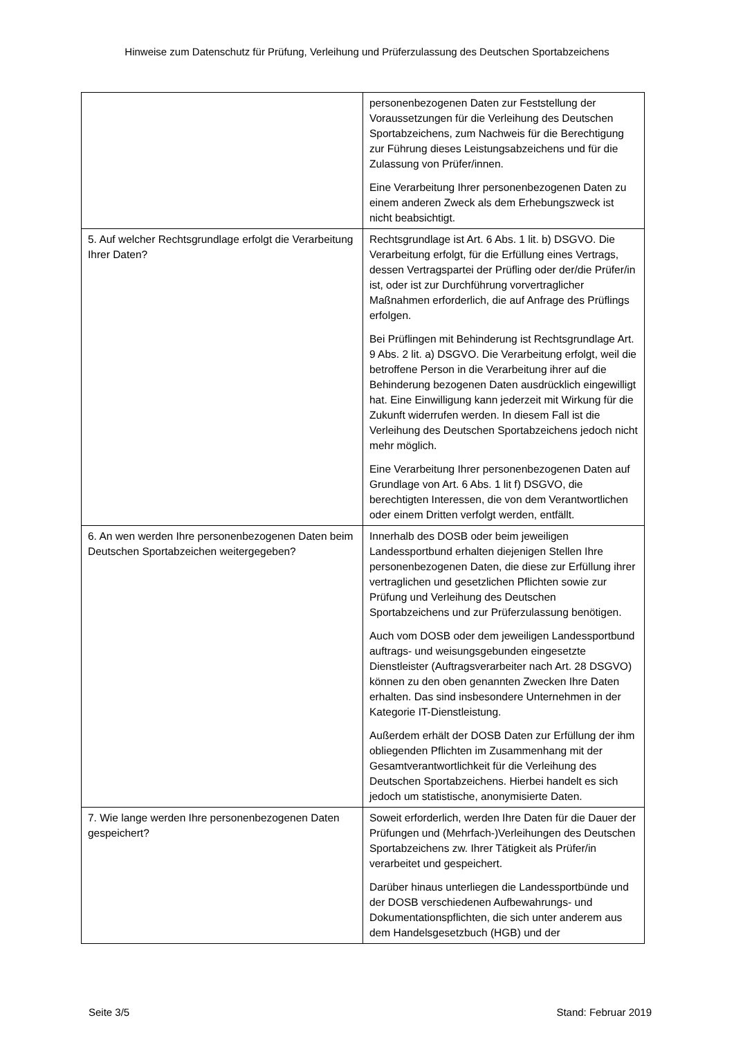Hinweise zum Datenschutz für Prüfung, Verleihung und Prüferzulassung des Deutschen Sportabzeichens
| | personenbezogenen Daten zur Feststellung der Voraussetzungen für die Verleihung des Deutschen Sportabzeichens, zum Nachweis für die Berechtigung zur Führung dieses Leistungsabzeichens und für die Zulassung von Prüfer/innen. Eine Verarbeitung Ihrer personenbezogenen Daten zu einem anderen Zweck als dem Erhebungszweck ist nicht beabsichtigt. |
| 5. Auf welcher Rechtsgrundlage erfolgt die Verarbeitung Ihrer Daten? | Rechtsgrundlage ist Art. 6 Abs. 1 lit. b) DSGVO. Die Verarbeitung erfolgt, für die Erfüllung eines Vertrags, dessen Vertragspartei der Prüfling oder der/die Prüfer/in ist, oder ist zur Durchführung vorvertraglicher Maßnahmen erforderlich, die auf Anfrage des Prüflings erfolgen. Bei Prüflingen mit Behinderung ist Rechtsgrundlage Art. 9 Abs. 2 lit. a) DSGVO. Die Verarbeitung erfolgt, weil die betroffene Person in die Verarbeitung ihrer auf die Behinderung bezogenen Daten ausdrücklich eingewilligt hat. Eine Einwilligung kann jederzeit mit Wirkung für die Zukunft widerrufen werden. In diesem Fall ist die Verleihung des Deutschen Sportabzeichens jedoch nicht mehr möglich. Eine Verarbeitung Ihrer personenbezogenen Daten auf Grundlage von Art. 6 Abs. 1 lit f) DSGVO, die berechtigten Interessen, die von dem Verantwortlichen oder einem Dritten verfolgt werden, entfällt. |
| 6. An wen werden Ihre personenbezogenen Daten beim Deutschen Sportabzeichen weitergegeben? | Innerhalb des DOSB oder beim jeweiligen Landessportbund erhalten diejenigen Stellen Ihre personenbezogenen Daten, die diese zur Erfüllung ihrer vertraglichen und gesetzlichen Pflichten sowie zur Prüfung und Verleihung des Deutschen Sportabzeichens und zur Prüferzulassung benötigen. Auch vom DOSB oder dem jeweiligen Landessportbund auftrags- und weisungsgebunden eingesetzte Dienstleister (Auftragsverarbeiter nach Art. 28 DSGVO) können zu den oben genannten Zwecken Ihre Daten erhalten. Das sind insbesondere Unternehmen in der Kategorie IT-Dienstleistung. Außerdem erhält der DOSB Daten zur Erfüllung der ihm obliegenden Pflichten im Zusammenhang mit der Gesamtverantwortlichkeit für die Verleihung des Deutschen Sportabzeichens. Hierbei handelt es sich jedoch um statistische, anonymisierte Daten. |
| 7. Wie lange werden Ihre personenbezogenen Daten gespeichert? | Soweit erforderlich, werden Ihre Daten für die Dauer der Prüfungen und (Mehrfach-)Verleihungen des Deutschen Sportabzeichens zw. Ihrer Tätigkeit als Prüfer/in verarbeitet und gespeichert. Darüber hinaus unterliegen die Landessportbünde und der DOSB verschiedenen Aufbewahrungs- und Dokumentationspflichten, die sich unter anderem aus dem Handelsgesetzbuch (HGB) und der |
Seite 3/5 Stand: Februar 2019